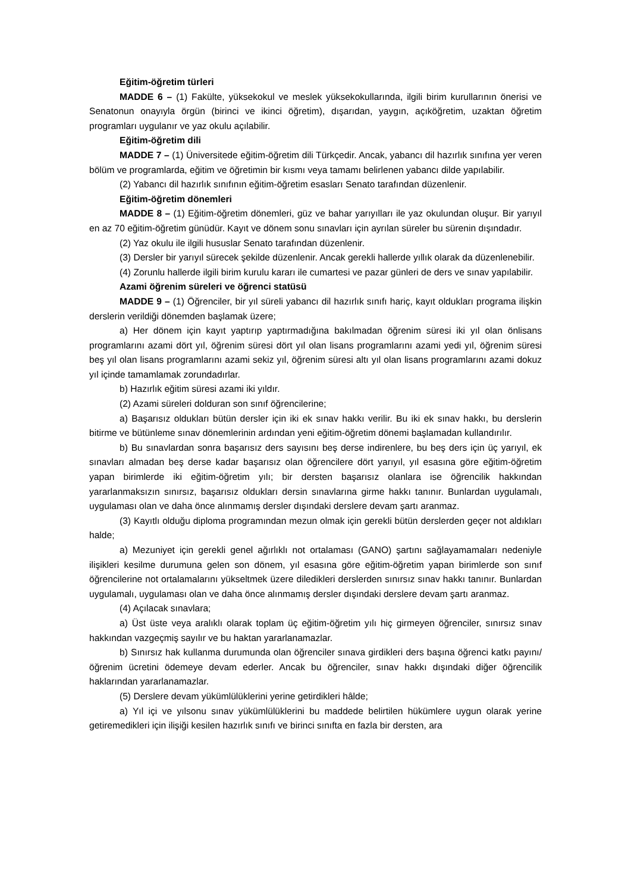Eğitim-öğretim türleri
MADDE 6 – (1) Fakülte, yüksekokul ve meslek yüksekokullarında, ilgili birim kurullarının önerisi ve Senatonun onayıyla örgün (birinci ve ikinci öğretim), dışarıdan, yaygın, açıköğretim, uzaktan öğretim programları uygulanır ve yaz okulu açılabilir.
Eğitim-öğretim dili
MADDE 7 – (1) Üniversitede eğitim-öğretim dili Türkçedir. Ancak, yabancı dil hazırlık sınıfına yer veren bölüm ve programlarda, eğitim ve öğretimin bir kısmı veya tamamı belirlenen yabancı dilde yapılabilir.
(2) Yabancı dil hazırlık sınıfının eğitim-öğretim esasları Senato tarafından düzenlenir.
Eğitim-öğretim dönemleri
MADDE 8 – (1) Eğitim-öğretim dönemleri, güz ve bahar yarıyılları ile yaz okulundan oluşur. Bir yarıyıl en az 70 eğitim-öğretim günüdür. Kayıt ve dönem sonu sınavları için ayrılan süreler bu sürenin dışındadır.
(2) Yaz okulu ile ilgili hususlar Senato tarafından düzenlenir.
(3) Dersler bir yarıyıl sürecek şekilde düzenlenir. Ancak gerekli hallerde yıllık olarak da düzenlenebilir.
(4) Zorunlu hallerde ilgili birim kurulu kararı ile cumartesi ve pazar günleri de ders ve sınav yapılabilir.
Azami öğrenim süreleri ve öğrenci statüsü
MADDE 9 – (1) Öğrenciler, bir yıl süreli yabancı dil hazırlık sınıfı hariç, kayıt oldukları programa ilişkin derslerin verildiği dönemden başlamak üzere;
a) Her dönem için kayıt yaptırıp yaptırmadığına bakılmadan öğrenim süresi iki yıl olan önlisans programlarını azami dört yıl, öğrenim süresi dört yıl olan lisans programlarını azami yedi yıl, öğrenim süresi beş yıl olan lisans programlarını azami sekiz yıl, öğrenim süresi altı yıl olan lisans programlarını azami dokuz yıl içinde tamamlamak zorundadırlar.
b) Hazırlık eğitim süresi azami iki yıldır.
(2) Azami süreleri dolduran son sınıf öğrencilerine;
a) Başarısız oldukları bütün dersler için iki ek sınav hakkı verilir. Bu iki ek sınav hakkı, bu derslerin bitirme ve bütünleme sınav dönemlerinin ardından yeni eğitim-öğretim dönemi başlamadan kullandırılır.
b) Bu sınavlardan sonra başarısız ders sayısını beş derse indirenlere, bu beş ders için üç yarıyıl, ek sınavları almadan beş derse kadar başarısız olan öğrencilere dört yarıyıl, yıl esasına göre eğitim-öğretim yapan birimlerde iki eğitim-öğretim yılı; bir dersten başarısız olanlara ise öğrencilik hakkından yararlanmaksızın sınırsız, başarısız oldukları dersin sınavlarına girme hakkı tanınır. Bunlardan uygulamalı, uygulaması olan ve daha önce alınmamış dersler dışındaki derslere devam şartı aranmaz.
(3) Kayıtlı olduğu diploma programından mezun olmak için gerekli bütün derslerden geçer not aldıkları halde;
a) Mezuniyet için gerekli genel ağırlıklı not ortalaması (GANO) şartını sağlayamamaları nedeniyle ilişikleri kesilme durumuna gelen son dönem, yıl esasına göre eğitim-öğretim yapan birimlerde son sınıf öğrencilerine not ortalamalarını yükseltmek üzere diledikleri derslerden sınırsız sınav hakkı tanınır. Bunlardan uygulamalı, uygulaması olan ve daha önce alınmamış dersler dışındaki derslere devam şartı aranmaz.
(4) Açılacak sınavlara;
a) Üst üste veya aralıklı olarak toplam üç eğitim-öğretim yılı hiç girmeyen öğrenciler, sınırsız sınav hakkından vazgeçmiş sayılır ve bu haktan yararlanamazlar.
b) Sınırsız hak kullanma durumunda olan öğrenciler sınava girdikleri ders başına öğrenci katkı payını/öğrenim ücretini ödemeye devam ederler. Ancak bu öğrenciler, sınav hakkı dışındaki diğer öğrencilik haklarından yararlanamazlar.
(5) Derslere devam yükümlülüklerini yerine getirdikleri hâlde;
a) Yıl içi ve yılsonu sınav yükümlülüklerini bu maddede belirtilen hükümlere uygun olarak yerine getiremedikleri için ilişiği kesilen hazırlık sınıfı ve birinci sınıfta en fazla bir dersten, ara